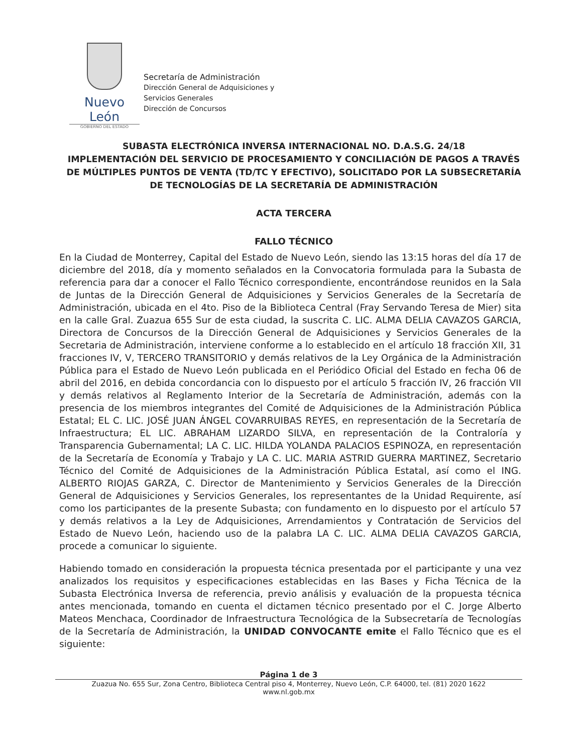Nuevo León
GOBIERNO DEL ESTADO
Secretaría de Administración
Dirección General de Adquisiciones y
Servicios Generales
Dirección de Concursos
SUBASTA ELECTRÓNICA INVERSA INTERNACIONAL NO. D.A.S.G. 24/18
IMPLEMENTACIÓN DEL SERVICIO DE PROCESAMIENTO Y CONCILIACIÓN DE PAGOS A TRAVÉS DE MÚLTIPLES PUNTOS DE VENTA (TD/TC Y EFECTIVO), SOLICITADO POR LA SUBSECRETARÍA DE TECNOLOGÍAS DE LA SECRETARÍA DE ADMINISTRACIÓN
ACTA TERCERA
FALLO TÉCNICO
En la Ciudad de Monterrey, Capital del Estado de Nuevo León, siendo las 13:15 horas del día 17 de diciembre del 2018, día y momento señalados en la Convocatoria formulada para la Subasta de referencia para dar a conocer el Fallo Técnico correspondiente, encontrándose reunidos en la Sala de Juntas de la Dirección General de Adquisiciones y Servicios Generales de la Secretaría de Administración, ubicada en el 4to. Piso de la Biblioteca Central (Fray Servando Teresa de Mier) sita en la calle Gral. Zuazua 655 Sur de esta ciudad, la suscrita C. LIC. ALMA DELIA CAVAZOS GARCIA, Directora de Concursos de la Dirección General de Adquisiciones y Servicios Generales de la Secretaria de Administración, interviene conforme a lo establecido en el artículo 18 fracción XII, 31 fracciones IV, V, TERCERO TRANSITORIO y demás relativos de la Ley Orgánica de la Administración Pública para el Estado de Nuevo León publicada en el Periódico Oficial del Estado en fecha 06 de abril del 2016, en debida concordancia con lo dispuesto por el artículo 5 fracción IV, 26 fracción VII y demás relativos al Reglamento Interior de la Secretaría de Administración, además con la presencia de los miembros integrantes del Comité de Adquisiciones de la Administración Pública Estatal; EL C. LIC. JOSÉ JUAN ÁNGEL COVARRUIBAS REYES, en representación de la Secretaría de Infraestructura; EL LIC. ABRAHAM LIZARDO SILVA, en representación de la Contraloría y Transparencia Gubernamental; LA C. LIC. HILDA YOLANDA PALACIOS ESPINOZA, en representación de la Secretaría de Economía y Trabajo y LA C. LIC. MARIA ASTRID GUERRA MARTINEZ, Secretario Técnico del Comité de Adquisiciones de la Administración Pública Estatal, así como el ING. ALBERTO RIOJAS GARZA, C. Director de Mantenimiento y Servicios Generales de la Dirección General de Adquisiciones y Servicios Generales, los representantes de la Unidad Requirente, así como los participantes de la presente Subasta; con fundamento en lo dispuesto por el artículo 57 y demás relativos a la Ley de Adquisiciones, Arrendamientos y Contratación de Servicios del Estado de Nuevo León, haciendo uso de la palabra LA C. LIC. ALMA DELIA CAVAZOS GARCIA, procede a comunicar lo siguiente.
Habiendo tomado en consideración la propuesta técnica presentada por el participante y una vez analizados los requisitos y especificaciones establecidas en las Bases y Ficha Técnica de la Subasta Electrónica Inversa de referencia, previo análisis y evaluación de la propuesta técnica antes mencionada, tomando en cuenta el dictamen técnico presentado por el C. Jorge Alberto Mateos Menchaca, Coordinador de Infraestructura Tecnológica de la Subsecretaría de Tecnologías de la Secretaría de Administración, la UNIDAD CONVOCANTE emite el Fallo Técnico que es el siguiente:
Página 1 de 3
Zuazua No. 655 Sur, Zona Centro, Biblioteca Central piso 4, Monterrey, Nuevo León, C.P. 64000, tel. (81) 2020 1622
www.nl.gob.mx